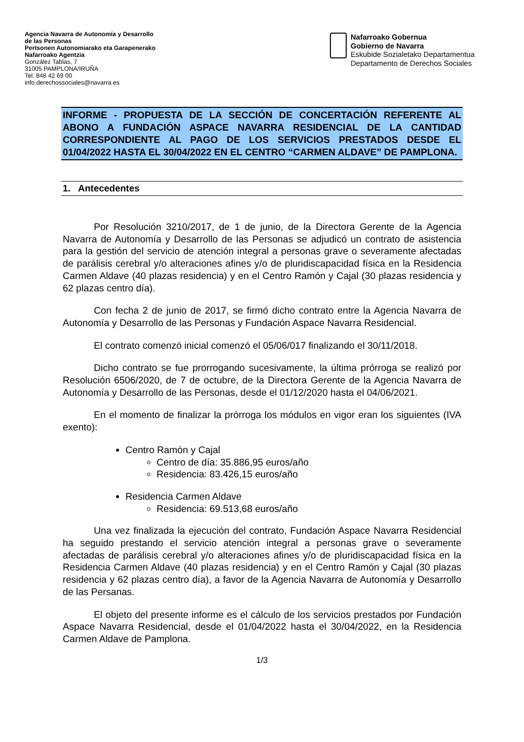Agencia Navarra de Autonomía y Desarrollo
de las Personas
Pertsonen Autonomiarako eta Garapenerako
Nafarroako Agentzia
González Tablas, 7
31005 PAMPLONA/IRUÑA
Tel. 848 42 69 00
info.derechossociales@navarra.es
Nafarroako Gobernua
Gobierno de Navarra
Eskubide Sozialetako Departamentua
Departamento de Derechos Sociales
INFORME - PROPUESTA DE LA SECCIÓN DE CONCERTACIÓN REFERENTE AL ABONO A FUNDACIÓN ASPACE NAVARRA RESIDENCIAL DE LA CANTIDAD CORRESPONDIENTE AL PAGO DE LOS SERVICIOS PRESTADOS DESDE EL 01/04/2022 HASTA EL 30/04/2022 EN EL CENTRO “CARMEN ALDAVE” DE PAMPLONA.
1. Antecedentes
Por Resolución 3210/2017, de 1 de junio, de la Directora Gerente de la Agencia Navarra de Autonomía y Desarrollo de las Personas se adjudicó un contrato de asistencia para la gestión del servicio de atención integral a personas grave o severamente afectadas de parálisis cerebral y/o alteraciones afines y/o de pluridiscapacidad física en la Residencia Carmen Aldave (40 plazas residencia) y en el Centro Ramón y Cajal (30 plazas residencia y 62 plazas centro día).
Con fecha 2 de junio de 2017, se firmó dicho contrato entre la Agencia Navarra de Autonomía y Desarrollo de las Personas y Fundación Aspace Navarra Residencial.
El contrato comenzó inicial comenzó el 05/06/017 finalizando el 30/11/2018.
Dicho contrato se fue prorrogando sucesivamente, la última prórroga se realizó por Resolución 6506/2020, de 7 de octubre, de la Directora Gerente de la Agencia Navarra de Autonomía y Desarrollo de las Personas, desde el 01/12/2020 hasta el 04/06/2021.
En el momento de finalizar la prórroga los módulos en vigor eran los siguientes (IVA exento):
Centro Ramón y Cajal
Centro de día: 35.886,95 euros/año
Residencia: 83.426,15 euros/año
Residencia Carmen Aldave
Residencia: 69.513,68 euros/año
Una vez finalizada la ejecución del contrato, Fundación Aspace Navarra Residencial ha seguido prestando el servicio atención integral a personas grave o severamente afectadas de parálisis cerebral y/o alteraciones afines y/o de pluridiscapacidad física en la Residencia Carmen Aldave (40 plazas residencia) y en el Centro Ramón y Cajal (30 plazas residencia y 62 plazas centro día), a favor de la Agencia Navarra de Autonomía y Desarrollo de las Persanas.
El objeto del presente informe es el cálculo de los servicios prestados por Fundación Aspace Navarra Residencial, desde el 01/04/2022 hasta el 30/04/2022, en la Residencia Carmen Aldave de Pamplona.
1/3